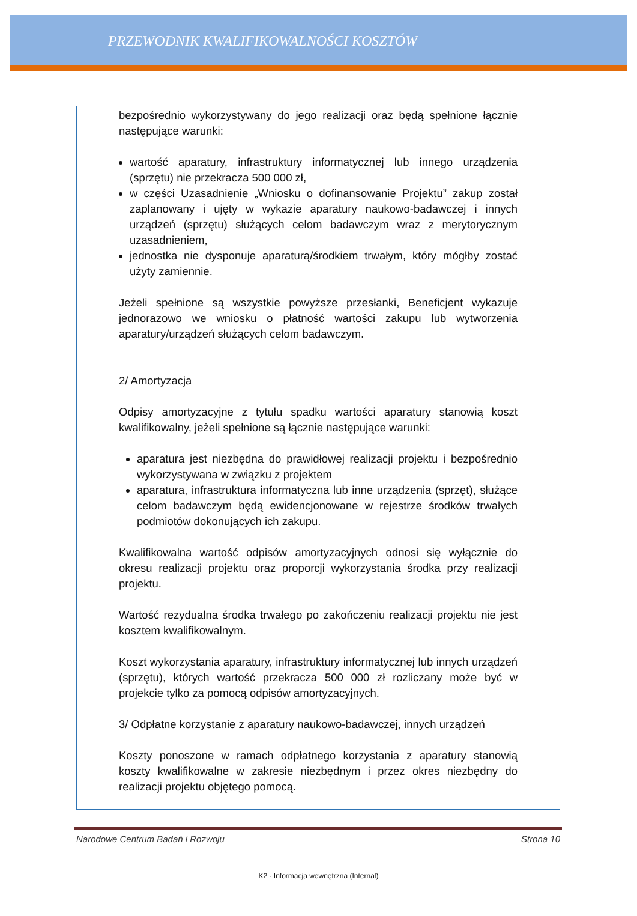PRZEWODNIK KWALIFIKOWALNOŚCI KOSZTÓW
bezpośrednio wykorzystywany do jego realizacji oraz będą spełnione łącznie następujące warunki:
wartość aparatury, infrastruktury informatycznej lub innego urządzenia (sprzętu) nie przekracza 500 000 zł,
w części Uzasadnienie „Wniosku o dofinansowanie Projektu” zakup został zaplanowany i ujęty w wykazie aparatury naukowo-badawczej i innych urządzeń (sprzętu) służących celom badawczym wraz z merytorycznym uzasadnieniem,
jednostka nie dysponuje aparaturą/środkiem trwałym, który mógłby zostać użyty zamiennie.
Jeżeli spełnione są wszystkie powyższe przesłanki, Beneficjent wykazuje jednorazowo we wniosku o płatność wartości zakupu lub wytworzenia aparatury/urządzeń służących celom badawczym.
2/ Amortyzacja
Odpisy amortyzacyjne z tytułu spadku wartości aparatury stanowią koszt kwalifikowalny, jeżeli spełnione są łącznie następujące warunki:
aparatura jest niezbędna do prawidłowej realizacji projektu i bezpośrednio wykorzystywana w związku z projektem
aparatura, infrastruktura informatyczna lub inne urządzenia (sprzęt), służące celom badawczym będą ewidencjonowane w rejestrze środków trwałych podmiotów dokonujących ich zakupu.
Kwalifikowalna wartość odpisów amortyzacyjnych odnosi się wyłącznie do okresu realizacji projektu oraz proporcji wykorzystania środka przy realizacji projektu.
Wartość rezydualna środka trwałego po zakończeniu realizacji projektu nie jest kosztem kwalifikowalnym.
Koszt wykorzystania aparatury, infrastruktury informatycznej lub innych urządzeń (sprzętu), których wartość przekracza 500 000 zł rozliczany może być w projekcie tylko za pomocą odpisów amortyzacyjnych.
3/ Odpłatne korzystanie z aparatury naukowo-badawczej, innych urządzeń
Koszty ponoszone w ramach odpłatnego korzystania z aparatury stanowią koszty kwalifikowalne w zakresie niezbędnym i przez okres niezbędny do realizacji projektu objętego pomocą.
Narodowe Centrum Badań i Rozwoju Strona 10
K2 - Informacja wewnętrzna (Internal)